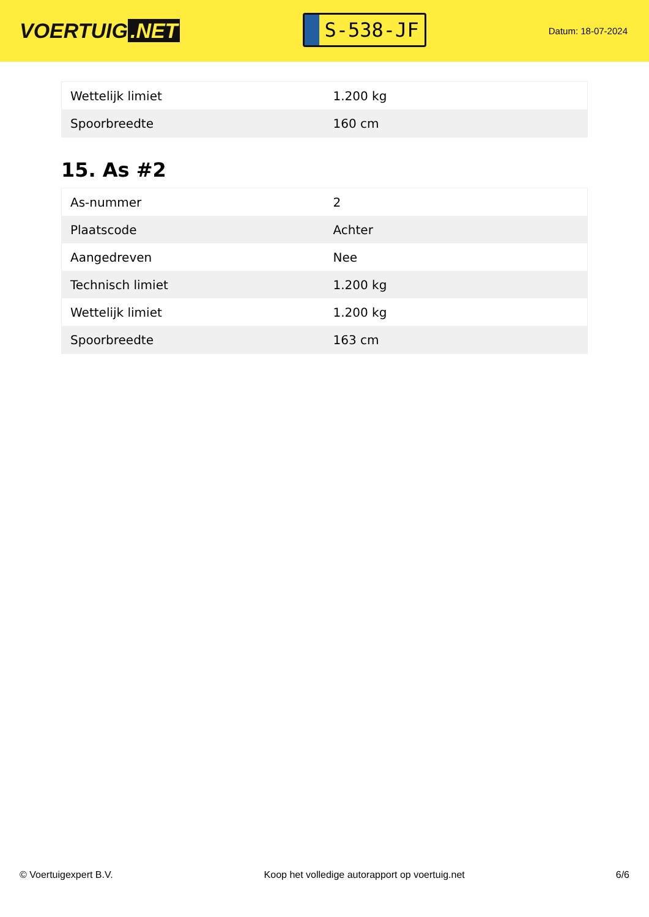VOERTUIG.NET
S-538-JF
Datum: 18-07-2024
| Wettelijk limiet | 1.200 kg |
| Spoorbreedte | 160 cm |
15. As #2
| As-nummer | 2 |
| Plaatscode | Achter |
| Aangedreven | Nee |
| Technisch limiet | 1.200 kg |
| Wettelijk limiet | 1.200 kg |
| Spoorbreedte | 163 cm |
© Voertuigexpert B.V. Koop het volledige autorapport op voertuig.net 6/6